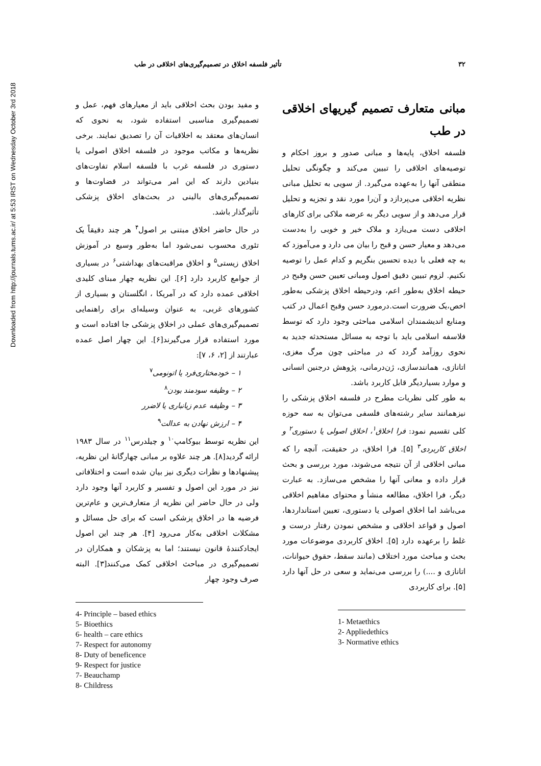Downloaded from http://journals.tums.ac.ir/ at 5:53 IRST on Wednesday October 3rd 2018
۳۲ تأثیر فلسفه اخلاق در تصمیم‌گیری‌های اخلاقی در طب
مبانی متعارف تصمیم گیریهای اخلاقی در طب
فلسفه اخلاق، پایه‌ها و مبانی صدور و بروز احکام و توصیه‌های اخلاقی را تبیین می‌کند و چگونگی تحلیل منطقی آنها را به‌عهده می‌گیرد. از سویی به تحلیل مبانی نظریه اخلاقی می‌پردازد و آن‌را مورد نقد و تجزیه و تحلیل قرار می‌دهد و از سویی دیگر به عرضه ملاکی برای کارهای اخلاقی دست می‌یازد و ملاک خیر و خوبی را به‌دست می‌دهد و معیار حسن و قبح را بیان می دارد و می‌آموزد که به چه فعلی با دیده تحسین بنگریم و کدام عمل را توصیه نکنیم. لزوم تبیین دقیق اصول ومبانی تعیین حسن وقبح در حیطه اخلاق به‌طور اعم، ودرحیطه اخلاق پزشکی به‌طور اخص،یک ضرورت است.درمورد حسن وقبح اعمال در کتب ومنابع اندیشمندان اسلامی مباحثی وجود دارد که توسط فلاسفه اسلامی باید با توجه به مسائل مستحدثه جدید به نحوی روزآمد گردد که در مباحثی چون مرگ مغزی، اتانازی، همانندسازی، ژن‌درمانی، پژوهش درجنین انسانی و موارد بسیاردیگر قابل کاربرد باشد.
به طور کلی نظریات مطرح در فلسفه اخلاق پزشکی را نیزهمانند سایر رشته‌های فلسفی می‌توان به سه حوزه کلی تقسیم نمود: فرا اخلاق<sup>۱</sup>، اخلاق اصولی یا دستوری<sup>۲</sup> و اخلاق کاربردی<sup>۳</sup> [۵]. فرا اخلاق، در حقیقت، آنچه را که مبانی اخلاقی از آن نتیجه می‌شوند، مورد بررسی و بحث قرار داده و معانی آنها را مشخص می‌سازد. به عبارت دیگر، فرا اخلاق، مطالعه منشأ و محتوای مفاهیم اخلاقی می‌باشد اما اخلاق اصولی یا دستوری، تعیین استانداردها، اصول و قواعد اخلاقی و مشخص نمودن رفتار درست و غلط را برعهده دارد [۵]. اخلاق کاربردی موضوعات مورد بحث و مباحث مورد اختلاف (مانند سقط، حقوق حیوانات، اتانازی و ....) را بررسی می‌نماید و سعی در حل آنها دارد [۵]. برای کاربردی
1- Metaethics
2- Appliedethics
3- Normative ethics
و مفید بودن بحث اخلاقی باید از معیارهای فهم، عمل و تصمیم‌گیری مناسبی استفاده شود، به نحوی که انسان‌های معتقد به اخلاقیات آن را تصدیق نمایند. برخی نظریه‌ها و مکاتب موجود در فلسفه اخلاق اصولی یا دستوری در فلسفه غرب با فلسفه اسلام تفاوت‌های بنیادین دارند که این امر می‌تواند در قضاوت‌ها و تصمیم‌گیری‌های بالینی در بحث‌های اخلاق پزشکی تأثیرگذار باشد.
در حال حاضر اخلاق مبتنی بر اصول<sup>۴</sup> هر چند دقیقاً یک تئوری محسوب نمی‌شود اما به‌طور وسیع در آموزش اخلاق زیستی<sup>۵</sup> و اخلاق مراقبت‌های بهداشتی<sup>۶</sup> در بسیاری از جوامع کاربرد دارد [۶]. این نظریه چهار مبنای کلیدی اخلاقی عمده دارد که در آمریکا ، انگلستان و بسیاری از کشورهای غربی، به عنوان وسیله‌ای برای راهنمایی تصمیم‌گیری‌های عملی در اخلاق پزشکی جا افتاده است و مورد استفاده قرار می‌گیرند[۶]. این چهار اصل عمده عبارتند از [۲، ۶، ۷]:
۱ – خودمختاری‌فرد یا اتونومی<sup>۷</sup>
۲ – وظیفه سودمند بودن<sup>۸</sup>
۳ – وظیفه عدم زیانباری یا لاضرر
۴ – ارزش نهادن به عدالت<sup>۹</sup>
این نظریه توسط بیوکامپ<sup>۱۰</sup> و چیلدرس<sup>۱۱</sup> در سال ۱۹۸۳ ارائه گردید[۸]. هر چند علاوه بر مبانی چهارگانهٔ این نظریه، پیشنهادها و نظرات دیگری نیز بیان شده است و اختلافاتی نیز در مورد این اصول و تفسیر و کاربرد آنها وجود دارد ولی در حال حاضر این نظریه از متعارف‌ترین و عام‌ترین فرضیه ها در اخلاق پزشکی است که برای حل مسائل و مشکلات اخلاقی به‌کار می‌رود [۴]. هر چند این اصول ایجادکنندهٔ قانون نیستند؛ اما به پزشکان و همکاران در تصمیم‌گیری در مباحث اخلاقی کمک می‌کنند[۳]. البته صرف وجود چهار
4- Principle – based ethics
5- Bioethics
6- health – care ethics
7- Respect for autonomy
8- Duty of beneficence
9- Respect for justice
7- Beauchamp
8- Childress